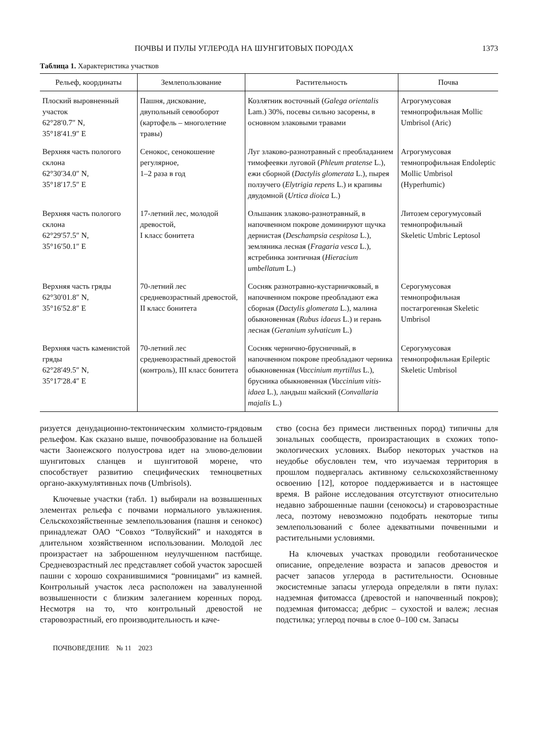ПОЧВЫ И ПУЛЫ УГЛЕРОДА НА ШУНГИТОВЫХ ПОРОДАХ 1373
Таблица 1. Характеристика участков
| Рельеф, координаты | Землепользование | Растительность | Почва |
| --- | --- | --- | --- |
| Плоский выровненный участок 62°28′0.7″ N, 35°18′41.9″ E | Пашня, дискование, двупольный севооборот (картофель – многолетние травы) | Козлятник восточный ( Galega orientalis Lam.) 30%, посевы сильно засорены, в основном злаковыми травами | Агрогумусовая темнопрофильная Mollic Umbrisol (Aric) |
| Верхняя часть пологого склона 62°30′34.0″ N, 35°18′17.5″ E | Сенокос, сенокошение регулярное, 1–2 раза в год | Луг злаково-разнотравный с преобладанием тимофеевки луговой ( Phleum pratense L.), ежи сборной ( Dactylis glomerata L.), пырея ползучего ( Elytrigia repens L.) и крапивы двудомной ( Urtica dioica L.) | Агрогумусовая темнопрофильная Endoleptic Mollic Umbrisol (Hyperhumic) |
| Верхняя часть пологого склона 62°29′57.5″ N, 35°16′50.1″ E | 17-летний лес, молодой древостой, I класс бонитета | Ольшаник злаково-разнотравный, в напочвенном покрове доминируют щучка дернистая ( Deschampsia cespitosa L.), земляника лесная ( Fragaria vesca L.), ястребинка зонтичная ( Hieracium umbellatum L.) | Литозем серогумусовый темнопрофильный Skeletic Umbric Leptosol |
| Верхняя часть гряды 62°30′01.8″ N, 35°16′52.8″ E | 70-летний лес средневозрастный древостой, II класс бонитета | Сосняк разнотравно-кустарничковый, в напочвенном покрове преобладают ежа сборная ( Dactylis glomerata L.), малина обыкновенная ( Rubus idaeus L.) и герань лесная ( Geranium sylvaticum L.) | Серогумусовая темнопрофильная постагрогенная Skeletic Umbrisol |
| Верхняя часть каменистой гряды 62°28′49.5″ N, 35°17′28.4″ E | 70-летний лес средневозрастный древостой (контроль), III класс бонитета | Сосняк чернично-брусничный, в напочвенном покрове преобладают черника обыкновенная ( Vaccinium myrtillus L.), брусника обыкновенная ( Vaccinium vitis-idaea L.), ландыш майский ( Convallaria majalis L.) | Серогумусовая темнопрофильная Epileptic Skeletic Umbrisol |
ризуется денудационно-тектоническим холмисто-грядовым рельефом. Как сказано выше, почвообразование на большей части Заонежского полуострова идет на элюво-делювии шунгитовых сланцев и шунгитовой морене, что способствует развитию специфических темноцветных органо-аккумулятивных почв (Umbrisols).
Ключевые участки (табл. 1) выбирали на возвышенных элементах рельефа с почвами нормального увлажнения. Сельскохозяйственные землепользования (пашня и сенокос) принадлежат ОАО “Совхоз “Толвуйский” и находятся в длительном хозяйственном использовании. Молодой лес произрастает на заброшенном неулучшенном пастбище. Средневозрастный лес представляет собой участок заросшей пашни с хорошо сохранившимися “ровницами” из камней. Контрольный участок леса расположен на завалуненной возвышенности с близким залеганием коренных пород. Несмотря на то, что контрольный древостой не старовозрастный, его производительность и каче-
ство (сосна без примеси лиственных пород) типичны для зональных сообществ, произрастающих в схожих топо-экологических условиях. Выбор некоторых участков на неудобье обусловлен тем, что изучаемая территория в прошлом подвергалась активному сельскохозяйственному освоению [12], которое поддерживается и в настоящее время. В районе исследования отсутствуют относительно недавно заброшенные пашни (сенокосы) и старовозрастные леса, поэтому невозможно подобрать некоторые типы землепользований с более адекватными почвенными и растительными условиями.
На ключевых участках проводили геоботаническое описание, определение возраста и запасов древостоя и расчет запасов углерода в растительности. Основные экосистемные запасы углерода определяли в пяти пулах: надземная фитомасса (древостой и напочвенный покров); подземная фитомасса; дебрис – сухостой и валеж; лесная подстилка; углерод почвы в слое 0–100 см. Запасы
ПОЧВОВЕДЕНИЕ № 11 2023